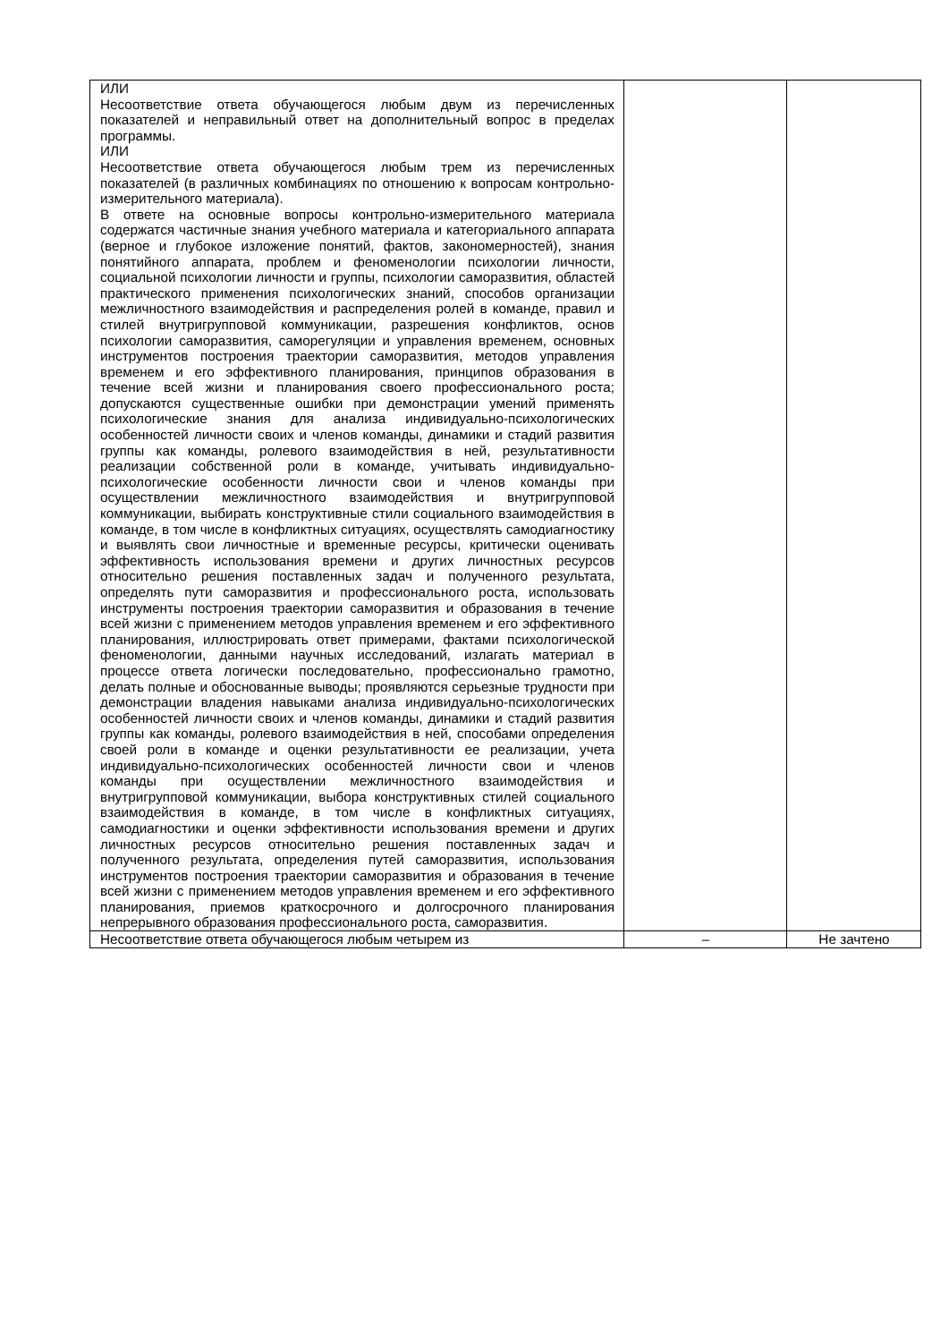| ИЛИ Несоответствие ответа обучающегося любым двум из перечисленных показателей и неправильный ответ на дополнительный вопрос в пределах программы. ИЛИ Несоответствие ответа обучающегося любым трем из перечисленных показателей (в различных комбинациях по отношению к вопросам контрольно-измерительного материала). В ответе на основные вопросы контрольно-измерительного материала содержатся частичные знания учебного материала и категориального аппарата (верное и глубокое изложение понятий, фактов, закономерностей), знания понятийного аппарата, проблем и феноменологии психологии личности, социальной психологии личности и группы, психологии саморазвития, областей практического применения психологических знаний, способов организации межличностного взаимодействия и распределения ролей в команде, правил и стилей внутригрупповой коммуникации, разрешения конфликтов, основ психологии саморазвития, саморегуляции и управления временем, основных инструментов построения траектории саморазвития, методов управления временем и его эффективного планирования, принципов образования в течение всей жизни и планирования своего профессионального роста; допускаются существенные ошибки при демонстрации умений применять психологические знания для анализа индивидуально-психологических особенностей личности своих и членов команды, динамики и стадий развития группы как команды, ролевого взаимодействия в ней, результативности реализации собственной роли в команде, учитывать индивидуально-психологические особенности личности свои и членов команды при осуществлении межличностного взаимодействия и внутригрупповой коммуникации, выбирать конструктивные стили социального взаимодействия в команде, в том числе в конфликтных ситуациях, осуществлять самодиагностику и выявлять свои личностные и временные ресурсы, критически оценивать эффективность использования времени и других личностных ресурсов относительно решения поставленных задач и полученного результата, определять пути саморазвития и профессионального роста, использовать инструменты построения траектории саморазвития и образования в течение всей жизни с применением методов управления временем и его эффективного планирования, иллюстрировать ответ примерами, фактами психологической феноменологии, данными научных исследований, излагать материал в процессе ответа логически последовательно, профессионально грамотно, делать полные и обоснованные выводы; проявляются серьезные трудности при демонстрации владения навыками анализа индивидуально-психологических особенностей личности своих и членов команды, динамики и стадий развития группы как команды, ролевого взаимодействия в ней, способами определения своей роли в команде и оценки результативности ее реализации, учета индивидуально-психологических особенностей личности свои и членов команды при осуществлении межличностного взаимодействия и внутригрупповой коммуникации, выбора конструктивных стилей социального взаимодействия в команде, в том числе в конфликтных ситуациях, самодиагностики и оценки эффективности использования времени и других личностных ресурсов относительно решения поставленных задач и полученного результата, определения путей саморазвития, использования инструментов построения траектории саморазвития и образования в течение всей жизни с применением методов управления временем и его эффективного планирования, приемов краткосрочного и долгосрочного планирования непрерывного образования профессионального роста, саморазвития. | | |
| Несоответствие ответа обучающегося любым четырем из | – | Не зачтено |